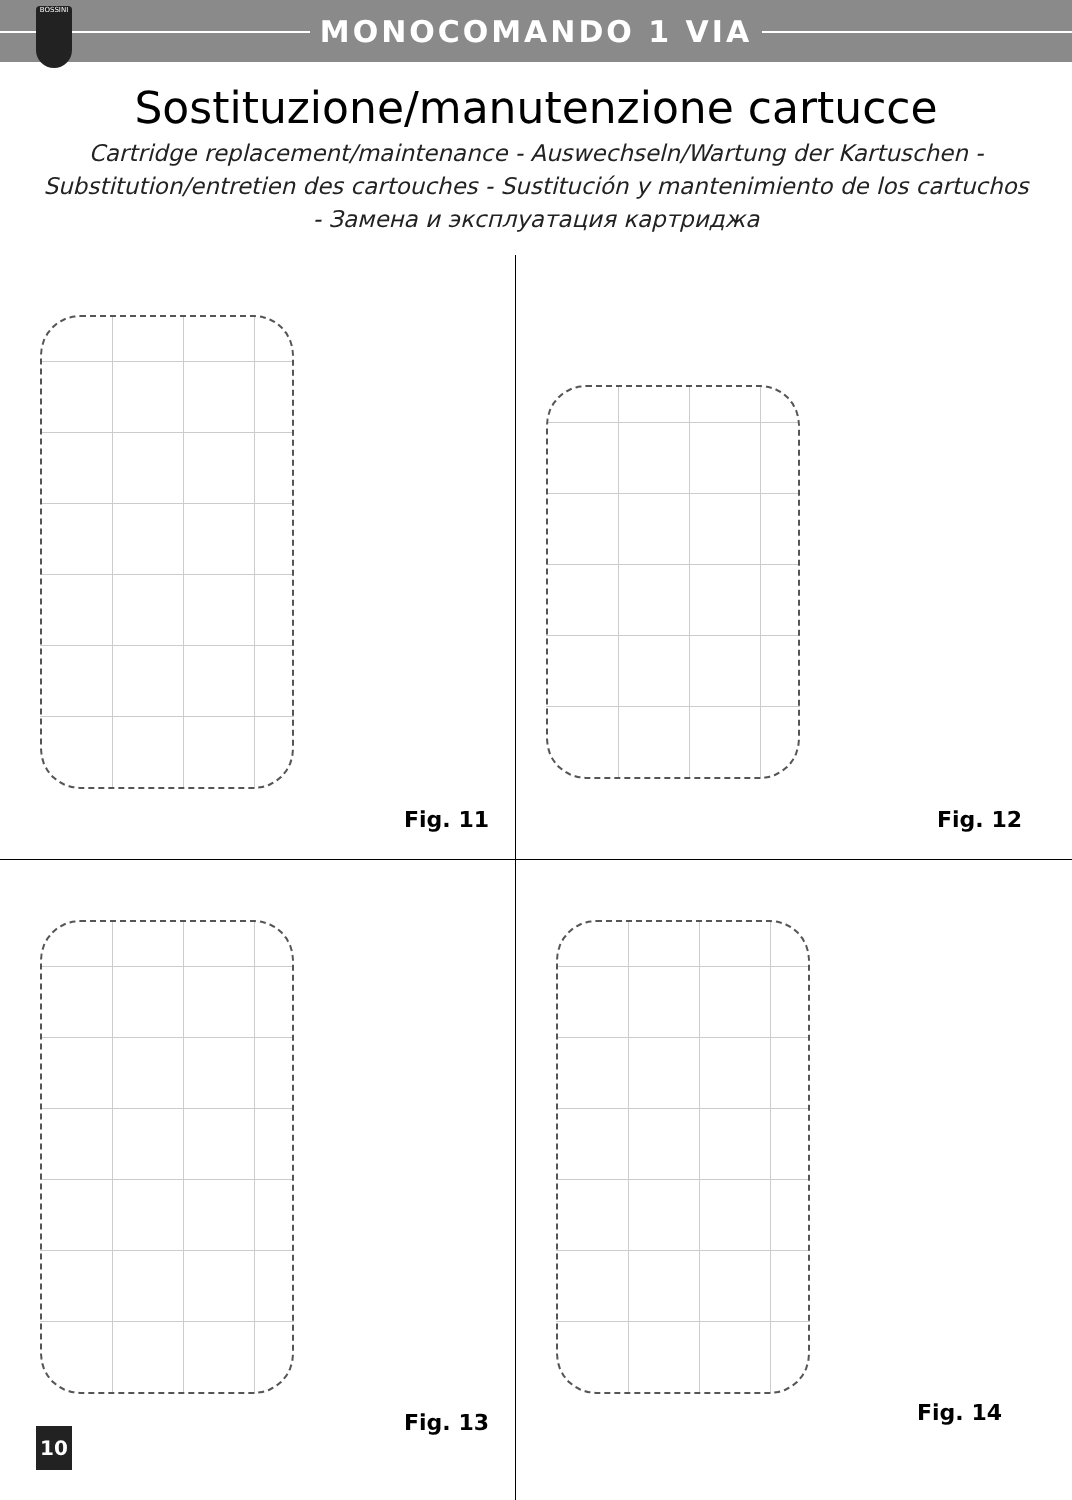BOSSINI
MONOCOMANDO 1 VIA
Sostituzione/manutenzione cartucce
Cartridge replacement/maintenance - Auswechseln/Wartung der Kartuschen -
Substitution/entretien des cartouches - Sustitución y mantenimiento de los cartuchos
- Замена и эксплуатация картриджа
Fig. 11
Fig. 12
Fig. 13
Fig. 14
10